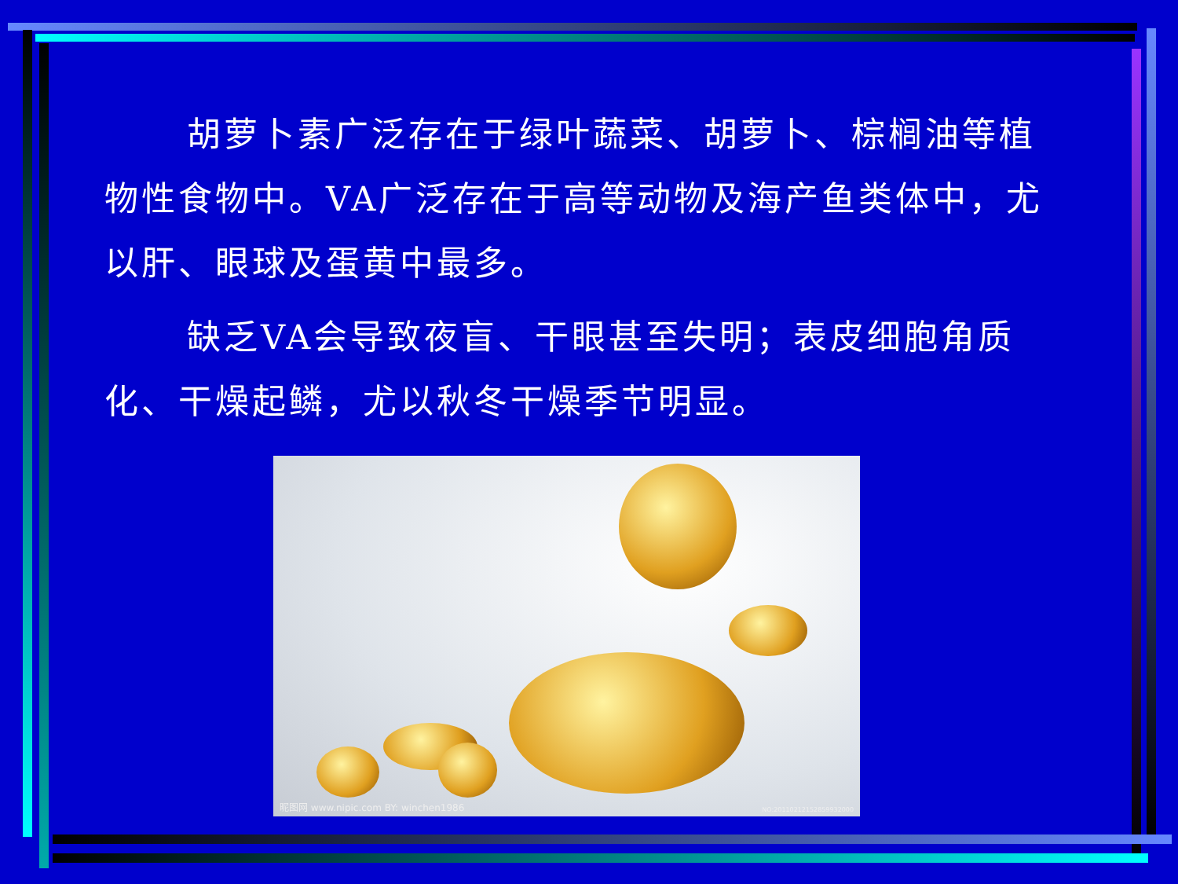胡萝卜素广泛存在于绿叶蔬菜、胡萝卜、棕榈油等植物性食物中。VA广泛存在于高等动物及海产鱼类体中，尤以肝、眼球及蛋黄中最多。
缺乏VA会导致夜盲、干眼甚至失明；表皮细胞角质化、干燥起鳞，尤以秋冬干燥季节明显。
昵图网 www.nipic.com BY: winchen1986
NO:20110212152859932000